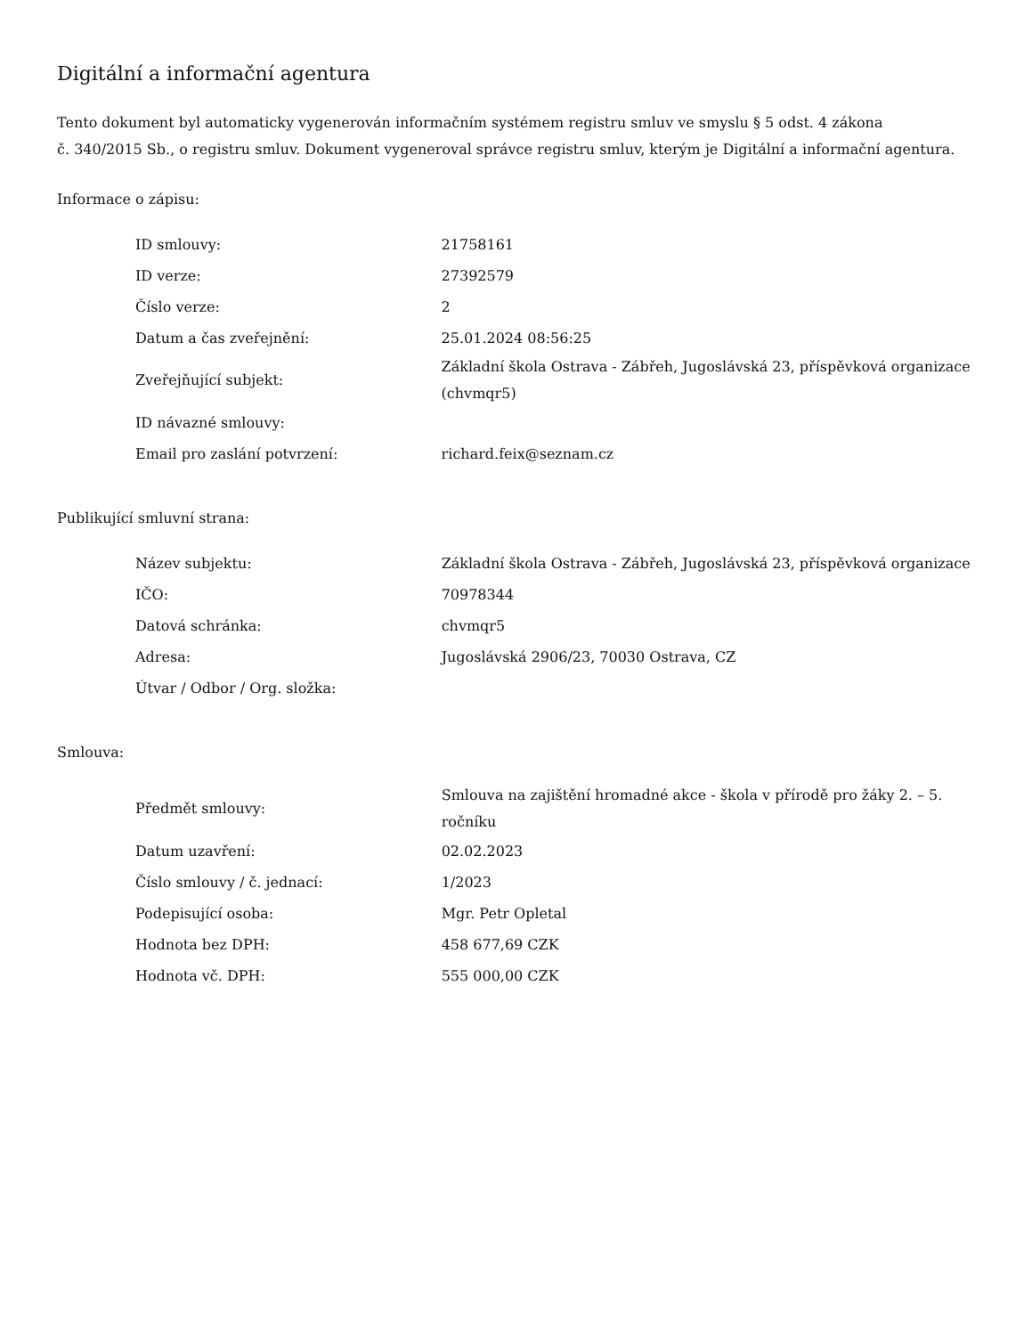Digitální a informační agentura
Tento dokument byl automaticky vygenerován informačním systémem registru smluv ve smyslu § 5 odst. 4 zákona
č. 340/2015 Sb., o registru smluv. Dokument vygeneroval správce registru smluv, kterým je Digitální a informační agentura.
Informace o zápisu:
| ID smlouvy: | 21758161 |
| ID verze: | 27392579 |
| Číslo verze: | 2 |
| Datum a čas zveřejnění: | 25.01.2024 08:56:25 |
| Zveřejňující subjekt: | Základní škola Ostrava - Zábřeh, Jugoslávská 23, příspěvková organizace (chvmqr5) |
| ID návazné smlouvy: | |
| Email pro zaslání potvrzení: | richard.feix@seznam.cz |
Publikující smluvní strana:
| Název subjektu: | Základní škola Ostrava - Zábřeh, Jugoslávská 23, příspěvková organizace |
| IČO: | 70978344 |
| Datová schránka: | chvmqr5 |
| Adresa: | Jugoslávská 2906/23, 70030 Ostrava, CZ |
| Útvar / Odbor / Org. složka: | |
Smlouva:
| Předmět smlouvy: | Smlouva na zajištění hromadné akce - škola v přírodě pro žáky 2. – 5. ročníku |
| Datum uzavření: | 02.02.2023 |
| Číslo smlouvy / č. jednací: | 1/2023 |
| Podepisující osoba: | Mgr. Petr Opletal |
| Hodnota bez DPH: | 458 677,69 CZK |
| Hodnota vč. DPH: | 555 000,00 CZK |